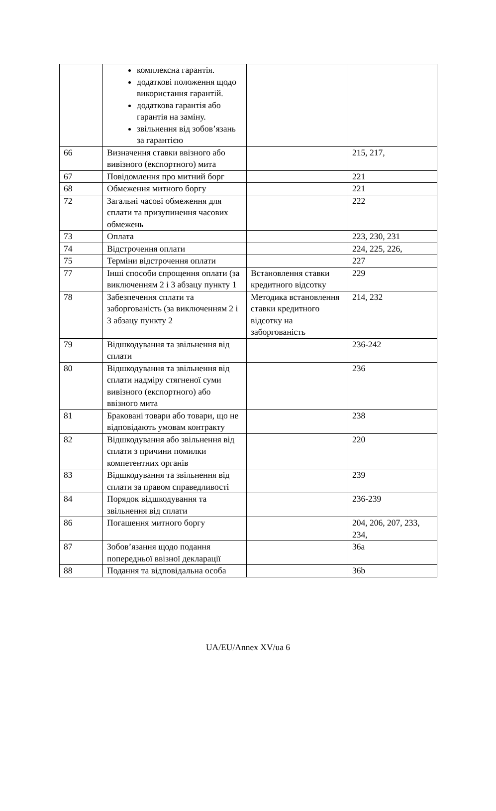| | комплексна гарантія. додаткові положення щодо використання гарантій. додаткова гарантія або гарантія на заміну. звільнення від зобов’язань за гарантією | | |
| 66 | Визначення ставки ввізного або вивізного (експортного) мита | | 215, 217, |
| 67 | Повідомлення про митний борг | | 221 |
| 68 | Обмеження митного боргу | | 221 |
| 72 | Загальні часові обмеження для сплати та призупинення часових обмежень | | 222 |
| 73 | Оплата | | 223, 230, 231 |
| 74 | Відстрочення оплати | | 224, 225, 226, |
| 75 | Терміни відстрочення оплати | | 227 |
| 77 | Інші способи спрощення оплати (за виключенням 2 і 3 абзацу пункту 1 | Встановлення ставки кредитного відсотку | 229 |
| 78 | Забезпечення сплати та заборгованість (за виключенням 2 і 3 абзацу пункту 2 | Методика встановлення ставки кредитного відсотку на заборгованість | 214, 232 |
| 79 | Відшкодування та звільнення від сплати | | 236-242 |
| 80 | Відшкодування та звільнення від сплати надміру стягненої суми вивізного (експортного) або ввізного мита | | 236 |
| 81 | Браковані товари або товари, що не відповідають умовам контракту | | 238 |
| 82 | Відшкодування або звільнення від сплати з причини помилки компетентних органів | | 220 |
| 83 | Відшкодування та звільнення від сплати за правом справедливості | | 239 |
| 84 | Порядок відшкодування та звільнення від сплати | | 236-239 |
| 86 | Погашення митного боргу | | 204, 206, 207, 233, 234, |
| 87 | Зобов’язання щодо подання попередньої ввізної декларації | | 36a |
| 88 | Подання та відповідальна особа | | 36b |
UA/EU/Annex XV/ua 6